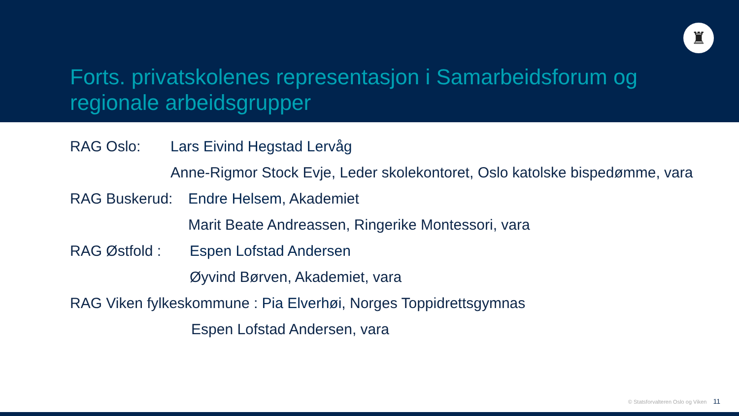♜
Forts. privatskolenes representasjon i Samarbeidsforum og regionale arbeidsgrupper
RAG Oslo: Lars Eivind Hegstad Lervåg
Anne-Rigmor Stock Evje, Leder skolekontoret, Oslo katolske bispedømme, vara
RAG Buskerud: Endre Helsem, Akademiet
Marit Beate Andreassen, Ringerike Montessori, vara
RAG Østfold : Espen Lofstad Andersen
Øyvind Børven, Akademiet, vara
RAG Viken fylkeskommune : Pia Elverhøi, Norges Toppidrettsgymnas
Espen Lofstad Andersen, vara
© Statsforvalteren Oslo og Viken 11